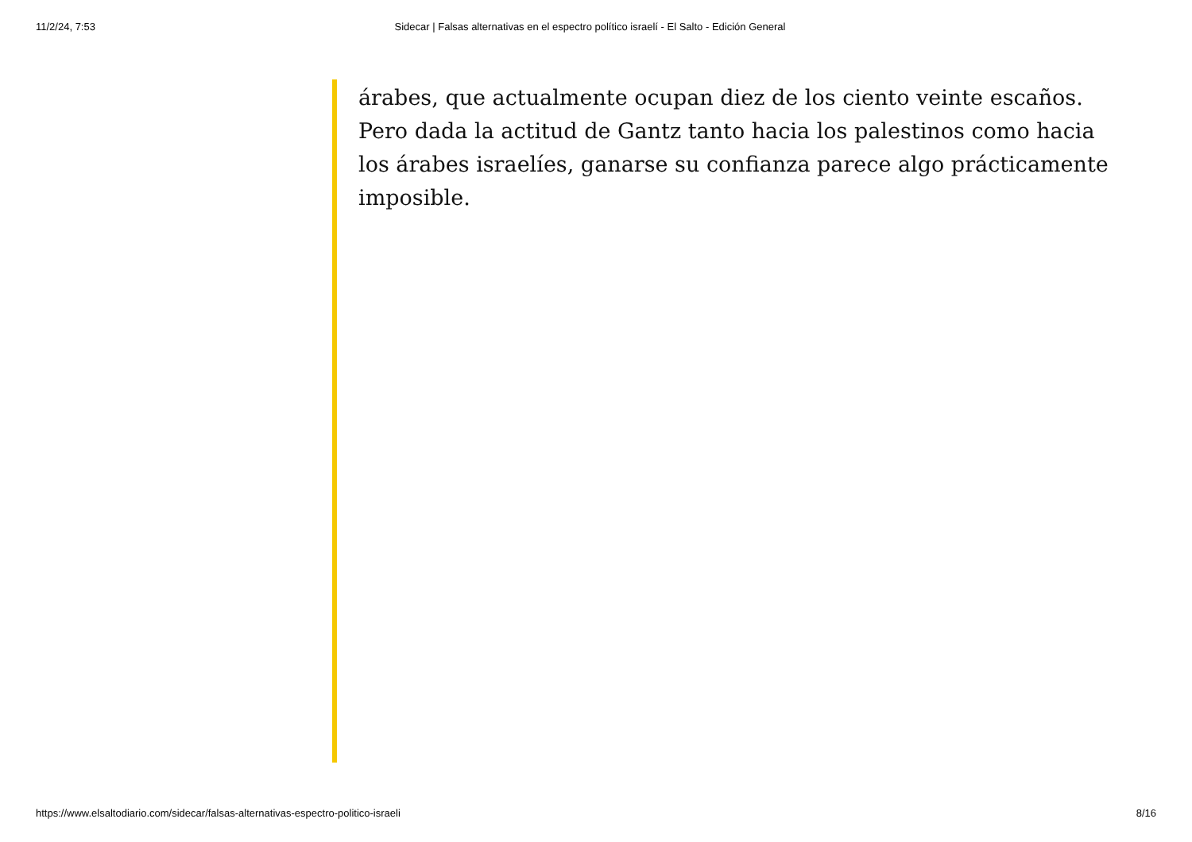11/2/24, 7:53 Sidecar | Falsas alternativas en el espectro político israelí - El Salto - Edición General
árabes, que actualmente ocupan diez de los ciento veinte escaños. Pero dada la actitud de Gantz tanto hacia los palestinos como hacia los árabes israelíes, ganarse su confianza parece algo prácticamente imposible.
https://www.elsaltodiario.com/sidecar/falsas-alternativas-espectro-politico-israeli 8/16